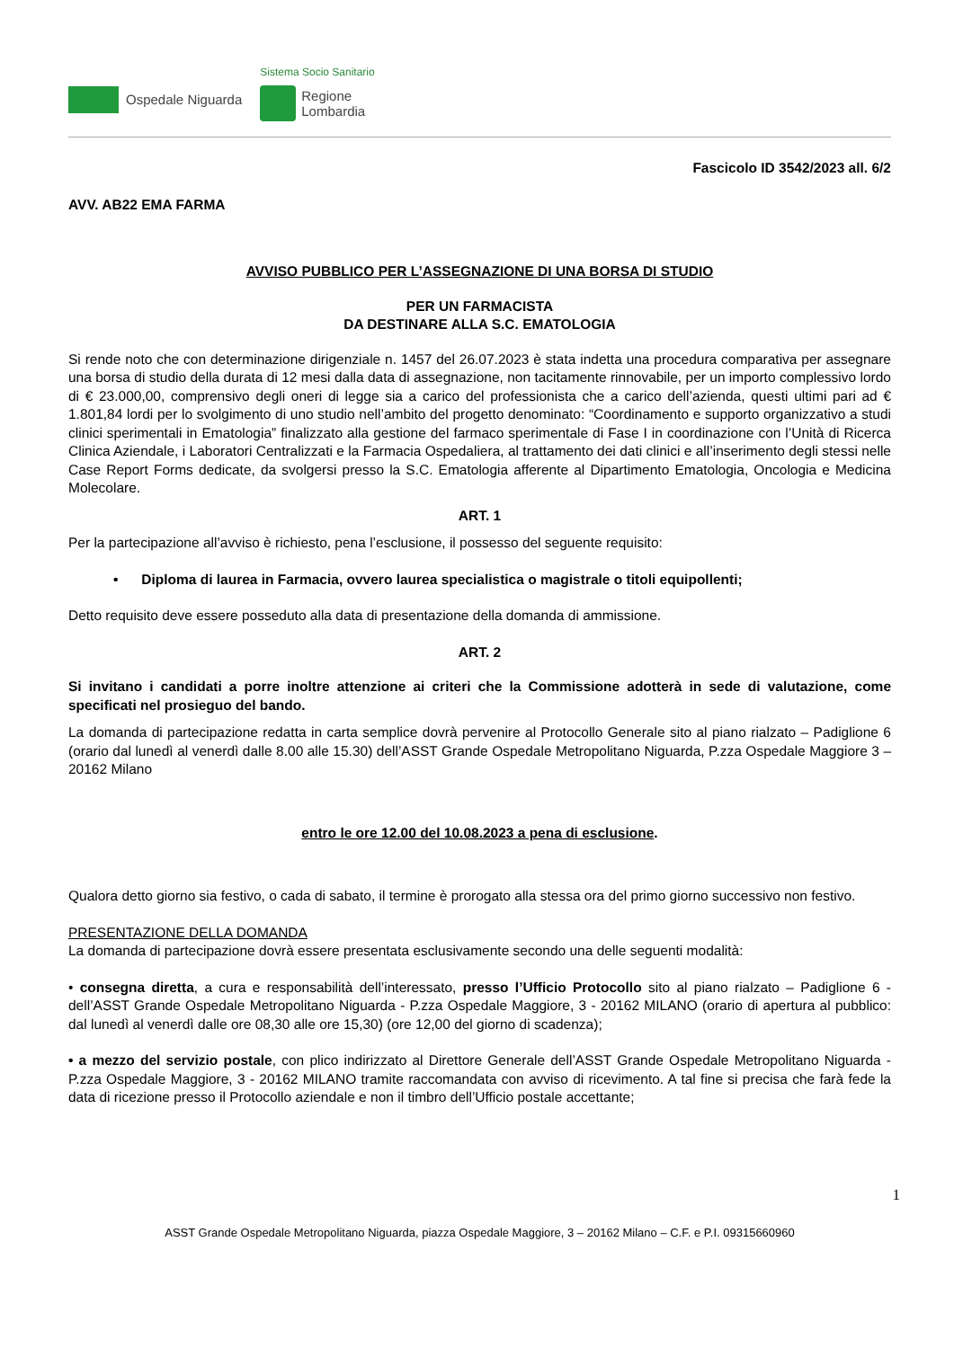Ospedale Niguarda
Sistema Socio Sanitario
Regione
Lombardia
Fascicolo ID 3542/2023 all. 6/2
AVV. AB22 EMA FARMA
AVVISO PUBBLICO PER L’ASSEGNAZIONE DI UNA BORSA DI STUDIO
PER UN FARMACISTA
DA DESTINARE ALLA S.C. EMATOLOGIA
Si rende noto che con determinazione dirigenziale n. 1457 del 26.07.2023 è stata indetta una procedura comparativa per assegnare una borsa di studio della durata di 12 mesi dalla data di assegnazione, non tacitamente rinnovabile, per un importo complessivo lordo di € 23.000,00, comprensivo degli oneri di legge sia a carico del professionista che a carico dell’azienda, questi ultimi pari ad € 1.801,84 lordi per lo svolgimento di uno studio nell’ambito del progetto denominato: “Coordinamento e supporto organizzativo a studi clinici sperimentali in Ematologia” finalizzato alla gestione del farmaco sperimentale di Fase I in coordinazione con l’Unità di Ricerca Clinica Aziendale, i Laboratori Centralizzati e la Farmacia Ospedaliera, al trattamento dei dati clinici e all’inserimento degli stessi nelle Case Report Forms dedicate, da svolgersi presso la S.C. Ematologia afferente al Dipartimento Ematologia, Oncologia e Medicina Molecolare.
ART. 1
Per la partecipazione all’avviso è richiesto, pena l’esclusione, il possesso del seguente requisito:
• Diploma di laurea in Farmacia, ovvero laurea specialistica o magistrale o titoli equipollenti;
Detto requisito deve essere posseduto alla data di presentazione della domanda di ammissione.
ART. 2
Si invitano i candidati a porre inoltre attenzione ai criteri che la Commissione adotterà in sede di valutazione, come specificati nel prosieguo del bando.
La domanda di partecipazione redatta in carta semplice dovrà pervenire al Protocollo Generale sito al piano rialzato – Padiglione 6 (orario dal lunedì al venerdì dalle 8.00 alle 15.30) dell’ASST Grande Ospedale Metropolitano Niguarda, P.zza Ospedale Maggiore 3 – 20162 Milano
entro le ore 12.00 del 10.08.2023 a pena di esclusione.
Qualora detto giorno sia festivo, o cada di sabato, il termine è prorogato alla stessa ora del primo giorno successivo non festivo.
PRESENTAZIONE DELLA DOMANDA
La domanda di partecipazione dovrà essere presentata esclusivamente secondo una delle seguenti modalità:
• consegna diretta, a cura e responsabilità dell’interessato, presso l’Ufficio Protocollo sito al piano rialzato – Padiglione 6 - dell’ASST Grande Ospedale Metropolitano Niguarda - P.zza Ospedale Maggiore, 3 - 20162 MILANO (orario di apertura al pubblico: dal lunedì al venerdì dalle ore 08,30 alle ore 15,30) (ore 12,00 del giorno di scadenza);
• a mezzo del servizio postale, con plico indirizzato al Direttore Generale dell’ASST Grande Ospedale Metropolitano Niguarda - P.zza Ospedale Maggiore, 3 - 20162 MILANO tramite raccomandata con avviso di ricevimento. A tal fine si precisa che farà fede la data di ricezione presso il Protocollo aziendale e non il timbro dell’Ufficio postale accettante;
1
ASST Grande Ospedale Metropolitano Niguarda, piazza Ospedale Maggiore, 3 – 20162 Milano – C.F. e P.I. 09315660960